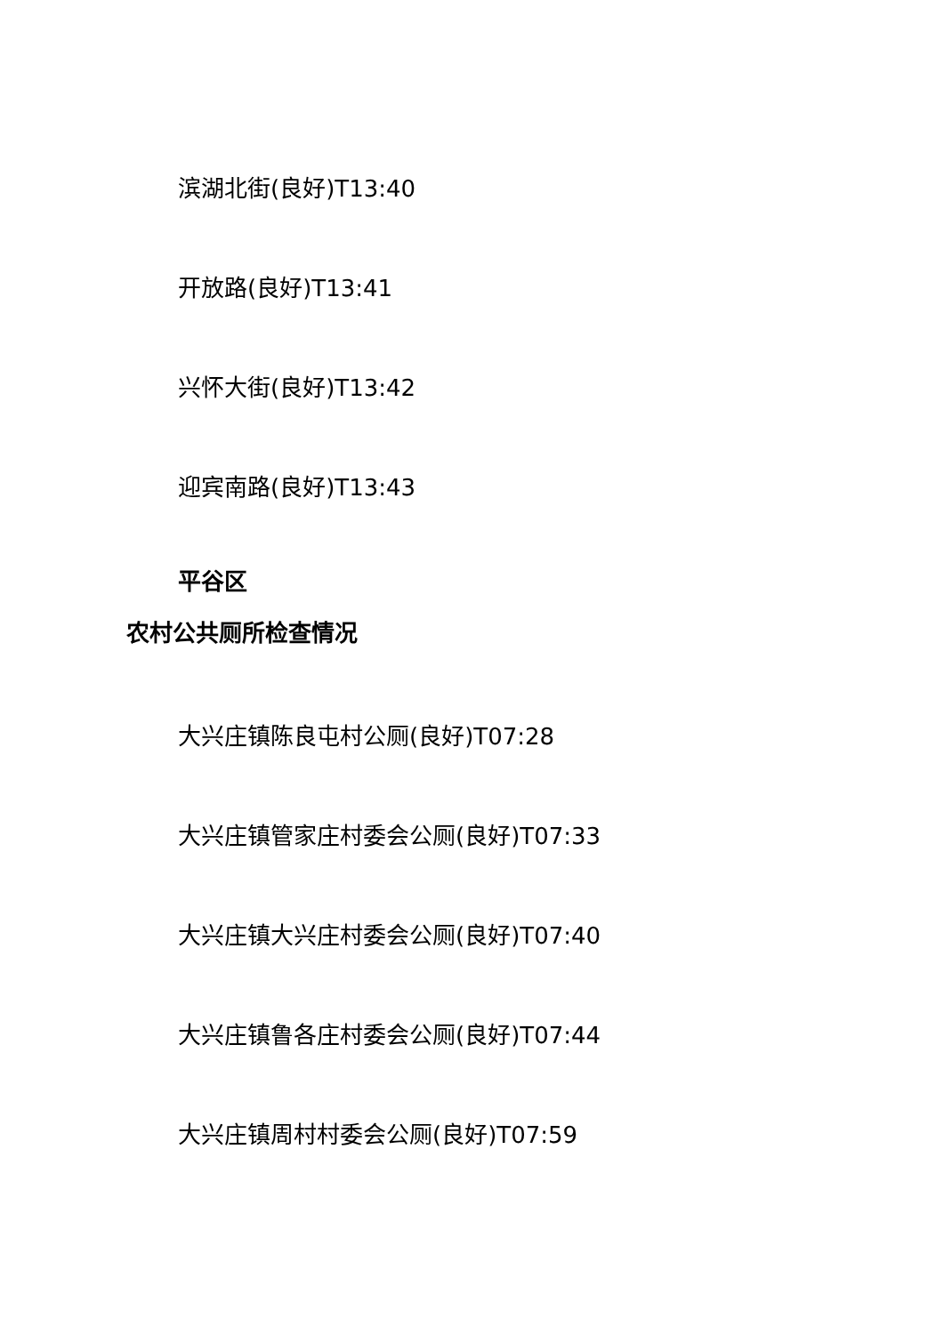滨湖北街(良好)T13:40
开放路(良好)T13:41
兴怀大街(良好)T13:42
迎宾南路(良好)T13:43
平谷区
农村公共厕所检查情况
大兴庄镇陈良屯村公厕(良好)T07:28
大兴庄镇管家庄村委会公厕(良好)T07:33
大兴庄镇大兴庄村委会公厕(良好)T07:40
大兴庄镇鲁各庄村委会公厕(良好)T07:44
大兴庄镇周村村委会公厕(良好)T07:59